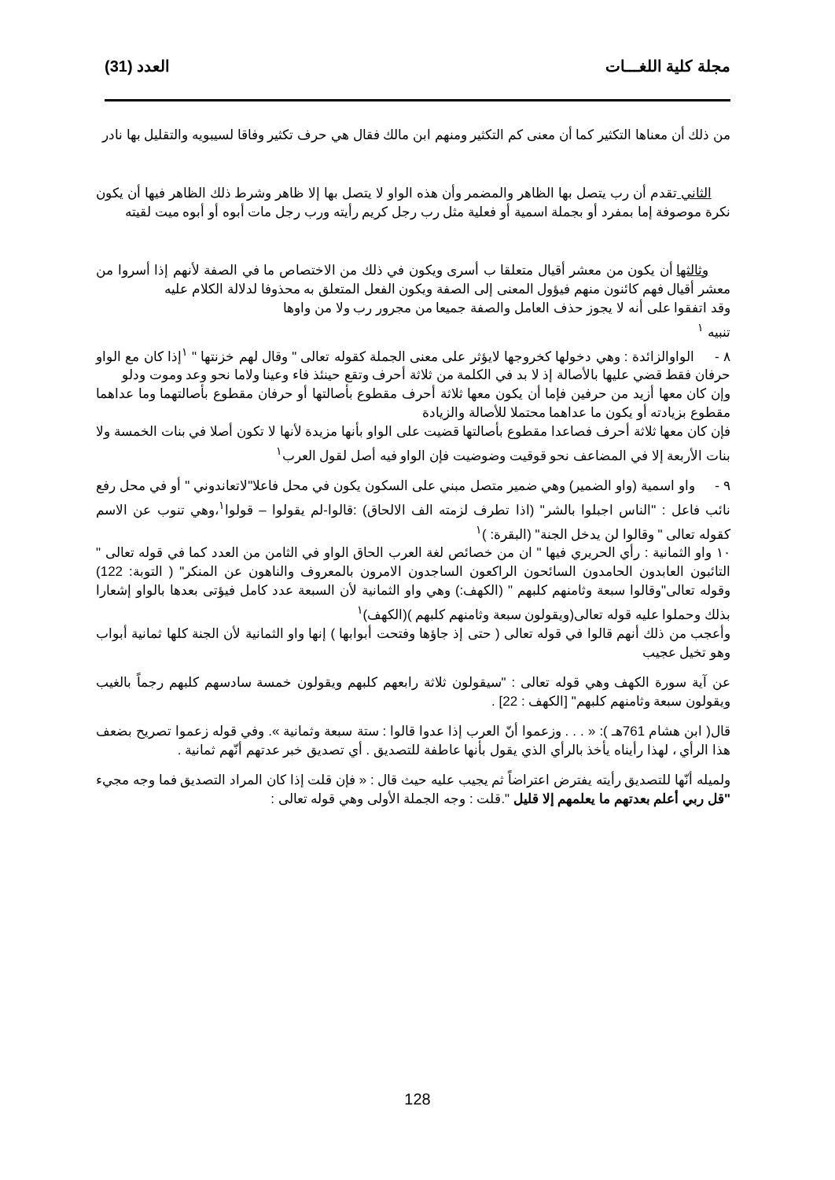مجلة كلية اللغـــات العدد (31)
من ذلك أن معناها التكثير كما أن معنى كم التكثير ومنهم ابن مالك فقال هي حرف تكثير وفاقا لسيبويه والتقليل بها نادر
الثاني تقدم أن رب يتصل بها الظاهر والمضمر وأن هذه الواو لا يتصل بها إلا ظاهر وشرط ذلك الظاهر فيها أن يكون نكرة موصوفة إما بمفرد أو بجملة اسمية أو فعلية مثل رب رجل كريم رأيته ورب رجل مات أبوه أو أبوه ميت لقيته
وثالثها أن يكون من معشر أقيال متعلقا ب أسرى ويكون في ذلك من الاختصاص ما في الصفة لأنهم إذا أسروا من معشر أقيال فهم كائنون منهم فيؤول المعنى إلى الصفة ويكون الفعل المتعلق به محذوفا لدلالة الكلام عليه
وقد اتفقوا على أنه لا يجوز حذف العامل والصفة جميعا من مجرور رب ولا من واوها
تنبيه <sup>١</sup>
٨ - الواوالزائدة : وهي دخولها كخروجها لايؤثر على معنى الجملة كقوله تعالى " وقال لهم خزنتها " <sup>١</sup>إذا كان مع الواو حرفان فقط قضي عليها بالأصالة إذ لا بد في الكلمة من ثلاثة أحرف وتقع حينئذ فاء وعينا ولاما نحو وعد وموت ودلو
وإن كان معها أزيد من حرفين فإما أن يكون معها ثلاثة أحرف مقطوع بأصالتها أو حرفان مقطوع بأصالتهما وما عداهما مقطوع بزيادته أو يكون ما عداهما محتملا للأصالة والزيادة
فإن كان معها ثلاثة أحرف فصاعدا مقطوع بأصالتها قضيت على الواو بأنها مزيدة لأنها لا تكون أصلا في بنات الخمسة ولا بنات الأربعة إلا في المضاعف نحو قوقيت وضوضيت فإن الواو فيه أصل لقول العرب<sup>١</sup>
٩ - واو اسمية (واو الضمير) وهي ضمير متصل مبني على السكون يكون في محل فاعلا"لاتعاندوني " أو في محل رفع نائب فاعل : "الناس اجبلوا بالشر" (اذا تطرف لزمته الف الالحاق) :قالوا-لم يقولوا – قولوا<sup>١</sup>،وهي تنوب عن الاسم كقوله تعالى " وقالوا لن يدخل الجنة" (البقرة: )<sup>١</sup>
١٠ واو الثمانية : رأي الحريري فيها " ان من خصائص لغة العرب الحاق الواو في الثامن من العدد كما في قوله تعالى " التائبون العابدون الحامدون السائحون الراكعون الساجدون الامرون بالمعروف والناهون عن المنكر" ( التوبة: 122) وقوله تعالى"وقالوا سبعة وثامنهم كلبهم " (الكهف:) وهي واو الثمانية لأن السبعة عدد كامل فيؤتى بعدها بالواو إشعارا بذلك وحملوا عليه قوله تعالى(ويقولون سبعة وثامنهم كلبهم )(الكهف)<sup>١</sup>
وأعجب من ذلك أنهم قالوا في قوله تعالى ( حتى إذ جاؤها وفتحت أبوابها ) إنها واو الثمانية لأن الجنة كلها ثمانية أبواب وهو تخيل عجيب
عن آية سورة الكهف وهي قوله تعالى : "سيقولون ثلاثة رابعهم كلبهم ويقولون خمسة سادسهم كلبهم رجماً بالغيب ويقولون سبعة وثامنهم كلبهم" [الكهف : 22] .
قال( ابن هشام 761هـ ): « . . . وزعموا أنّ العرب إذا عدوا قالوا : ستة سبعة وثمانية ». وفي قوله زعموا تصريح بضعف هذا الرأي ، لهذا رأيناه يأخذ بالرأي الذي يقول بأنها عاطفة للتصديق . أي تصديق خبر عدتهم أنّهم ثمانية .
ولميله أنّها للتصديق رأيته يفترض اعتراضاً ثم يجيب عليه حيث قال : « فإن قلت إذا كان المراد التصديق فما وجه مجيء "قل ربي أعلم بعدتهم ما يعلمهم إلا قليل ".قلت : وجه الجملة الأولى وهي قوله تعالى :
128